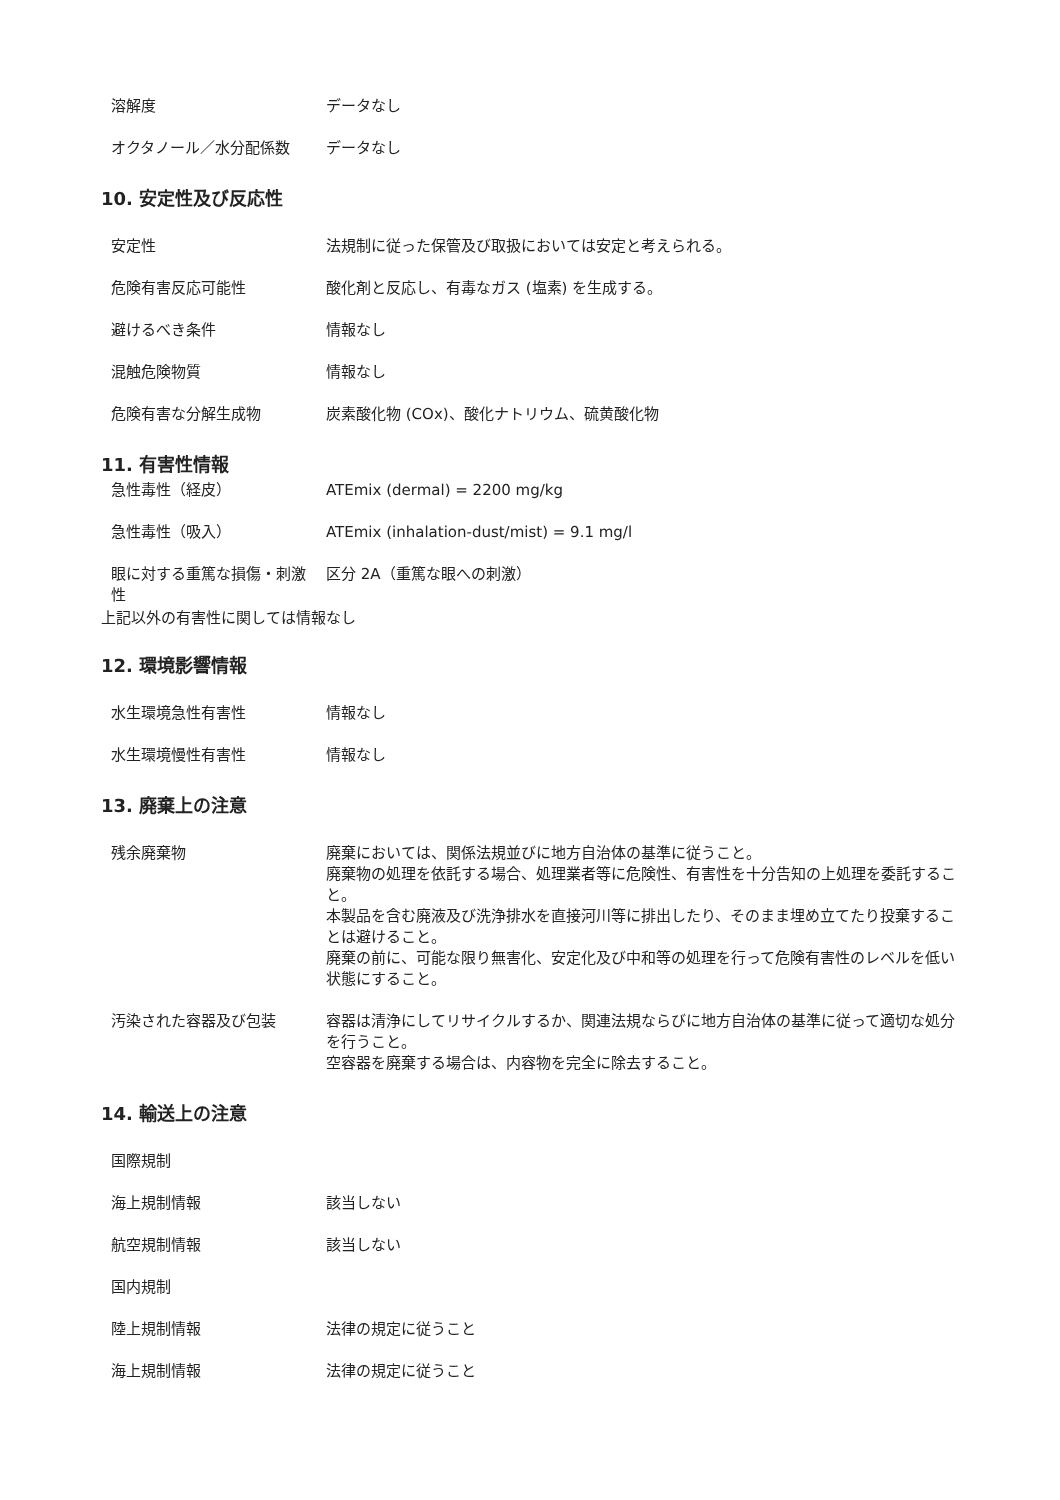| 溶解度 | データなし |
| オクタノール／水分配係数 | データなし |
10. 安定性及び反応性
| 安定性 | 法規制に従った保管及び取扱においては安定と考えられる。 |
| 危険有害反応可能性 | 酸化剤と反応し、有毒なガス (塩素) を生成する。 |
| 避けるべき条件 | 情報なし |
| 混触危険物質 | 情報なし |
| 危険有害な分解生成物 | 炭素酸化物 (COx)、酸化ナトリウム、硫黄酸化物 |
11. 有害性情報
| 急性毒性（経皮） | ATEmix (dermal) = 2200 mg/kg |
| 急性毒性（吸入） | ATEmix (inhalation-dust/mist) = 9.1 mg/l |
| 眼に対する重篤な損傷・刺激性 | 区分 2A（重篤な眼への刺激） |
上記以外の有害性に関しては情報なし
12. 環境影響情報
| 水生環境急性有害性 | 情報なし |
| 水生環境慢性有害性 | 情報なし |
13. 廃棄上の注意
| 残余廃棄物 | 廃棄においては、関係法規並びに地方自治体の基準に従うこと。 廃棄物の処理を依託する場合、処理業者等に危険性、有害性を十分告知の上処理を委託すること。 本製品を含む廃液及び洗浄排水を直接河川等に排出したり、そのまま埋め立てたり投棄することは避けること。 廃棄の前に、可能な限り無害化、安定化及び中和等の処理を行って危険有害性のレベルを低い状態にすること。 |
| 汚染された容器及び包装 | 容器は清浄にしてリサイクルするか、関連法規ならびに地方自治体の基準に従って適切な処分を行うこと。 空容器を廃棄する場合は、内容物を完全に除去すること。 |
14. 輸送上の注意
| 国際規制 | |
| 海上規制情報 | 該当しない |
| 航空規制情報 | 該当しない |
| 国内規制 | |
| 陸上規制情報 | 法律の規定に従うこと |
| 海上規制情報 | 法律の規定に従うこと |